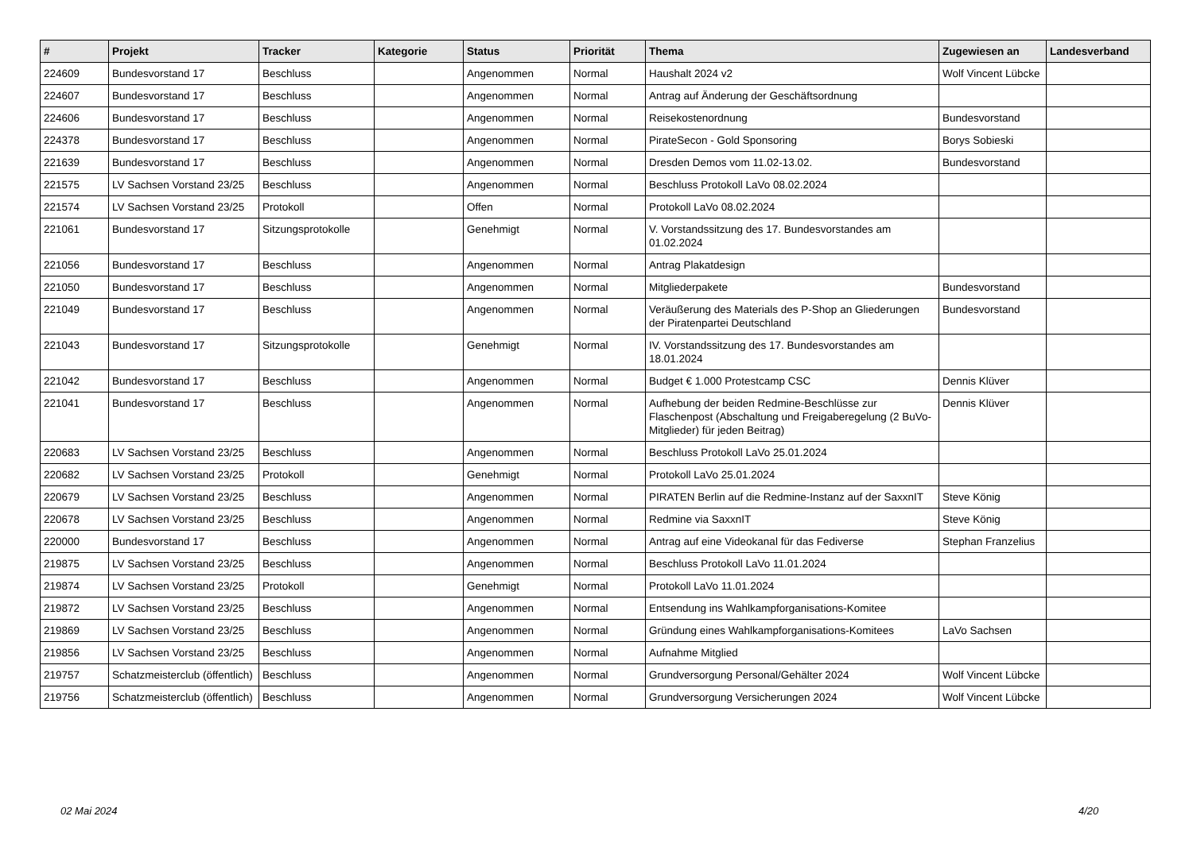| # | Projekt | Tracker | Kategorie | Status | Priorität | Thema | Zugewiesen an | Landesverband |
| --- | --- | --- | --- | --- | --- | --- | --- | --- |
| 224609 | Bundesvorstand 17 | Beschluss | | Angenommen | Normal | Haushalt 2024 v2 | Wolf Vincent Lübcke | |
| 224607 | Bundesvorstand 17 | Beschluss | | Angenommen | Normal | Antrag auf Änderung der Geschäftsordnung | | |
| 224606 | Bundesvorstand 17 | Beschluss | | Angenommen | Normal | Reisekostenordnung | Bundesvorstand | |
| 224378 | Bundesvorstand 17 | Beschluss | | Angenommen | Normal | PirateSecon - Gold Sponsoring | Borys Sobieski | |
| 221639 | Bundesvorstand 17 | Beschluss | | Angenommen | Normal | Dresden Demos vom 11.02-13.02. | Bundesvorstand | |
| 221575 | LV Sachsen Vorstand 23/25 | Beschluss | | Angenommen | Normal | Beschluss Protokoll LaVo 08.02.2024 | | |
| 221574 | LV Sachsen Vorstand 23/25 | Protokoll | | Offen | Normal | Protokoll LaVo 08.02.2024 | | |
| 221061 | Bundesvorstand 17 | Sitzungsprotokolle | | Genehmigt | Normal | V. Vorstandssitzung des 17. Bundesvorstandes am 01.02.2024 | | |
| 221056 | Bundesvorstand 17 | Beschluss | | Angenommen | Normal | Antrag Plakatdesign | | |
| 221050 | Bundesvorstand 17 | Beschluss | | Angenommen | Normal | Mitgliederpakete | Bundesvorstand | |
| 221049 | Bundesvorstand 17 | Beschluss | | Angenommen | Normal | Veräußerung des Materials des P-Shop an Gliederungen der Piratenpartei Deutschland | Bundesvorstand | |
| 221043 | Bundesvorstand 17 | Sitzungsprotokolle | | Genehmigt | Normal | IV. Vorstandssitzung des 17. Bundesvorstandes am 18.01.2024 | | |
| 221042 | Bundesvorstand 17 | Beschluss | | Angenommen | Normal | Budget € 1.000 Protestcamp CSC | Dennis Klüver | |
| 221041 | Bundesvorstand 17 | Beschluss | | Angenommen | Normal | Aufhebung der beiden Redmine-Beschlüsse zur Flaschenpost (Abschaltung und Freigaberegelung (2 BuVo-Mitglieder) für jeden Beitrag) | Dennis Klüver | |
| 220683 | LV Sachsen Vorstand 23/25 | Beschluss | | Angenommen | Normal | Beschluss Protokoll LaVo 25.01.2024 | | |
| 220682 | LV Sachsen Vorstand 23/25 | Protokoll | | Genehmigt | Normal | Protokoll LaVo 25.01.2024 | | |
| 220679 | LV Sachsen Vorstand 23/25 | Beschluss | | Angenommen | Normal | PIRATEN Berlin auf die Redmine-Instanz auf der SaxxnIT | Steve König | |
| 220678 | LV Sachsen Vorstand 23/25 | Beschluss | | Angenommen | Normal | Redmine via SaxxnIT | Steve König | |
| 220000 | Bundesvorstand 17 | Beschluss | | Angenommen | Normal | Antrag auf eine Videokanal für das Fediverse | Stephan Franzelius | |
| 219875 | LV Sachsen Vorstand 23/25 | Beschluss | | Angenommen | Normal | Beschluss Protokoll LaVo 11.01.2024 | | |
| 219874 | LV Sachsen Vorstand 23/25 | Protokoll | | Genehmigt | Normal | Protokoll LaVo 11.01.2024 | | |
| 219872 | LV Sachsen Vorstand 23/25 | Beschluss | | Angenommen | Normal | Entsendung ins Wahlkampforganisations-Komitee | | |
| 219869 | LV Sachsen Vorstand 23/25 | Beschluss | | Angenommen | Normal | Gründung eines Wahlkampforganisations-Komitees | LaVo Sachsen | |
| 219856 | LV Sachsen Vorstand 23/25 | Beschluss | | Angenommen | Normal | Aufnahme Mitglied | | |
| 219757 | Schatzmeisterclub (öffentlich) | Beschluss | | Angenommen | Normal | Grundversorgung Personal/Gehälter 2024 | Wolf Vincent Lübcke | |
| 219756 | Schatzmeisterclub (öffentlich) | Beschluss | | Angenommen | Normal | Grundversorgung Versicherungen 2024 | Wolf Vincent Lübcke | |
02 Mai 2024 4/20